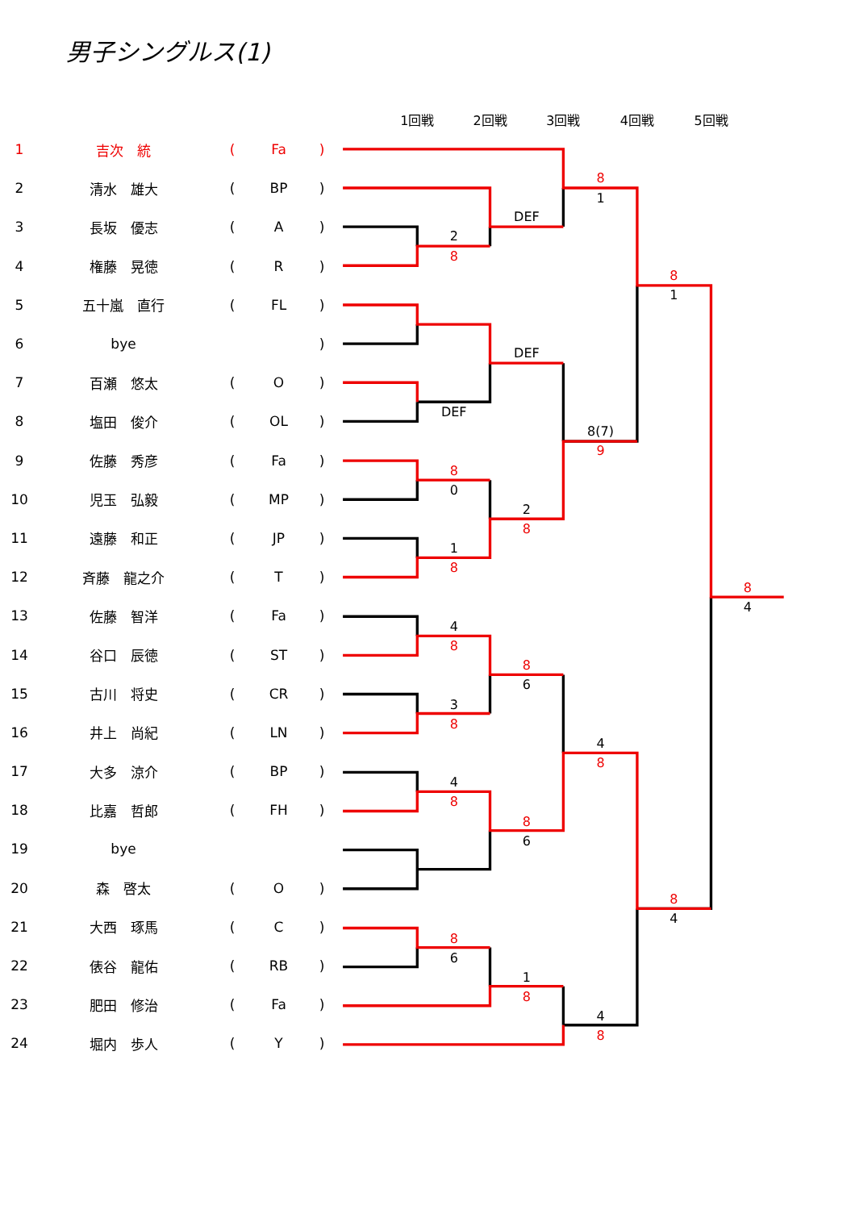男子シングルス(1)
| 1 | 吉次 統 | ( | Fa | ) |
| 2 | 清水 雄大 | ( | BP | ) |
| 3 | 長坂 優志 | ( | A | ) |
| 4 | 権藤 晃徳 | ( | R | ) |
| 5 | 五十嵐 直行 | ( | FL | ) |
| 6 | bye | | | ) |
| 7 | 百瀬 悠太 | ( | O | ) |
| 8 | 塩田 俊介 | ( | OL | ) |
| 9 | 佐藤 秀彦 | ( | Fa | ) |
| 10 | 児玉 弘毅 | ( | MP | ) |
| 11 | 遠藤 和正 | ( | JP | ) |
| 12 | 斉藤 龍之介 | ( | T | ) |
| 13 | 佐藤 智洋 | ( | Fa | ) |
| 14 | 谷口 辰徳 | ( | ST | ) |
| 15 | 古川 将史 | ( | CR | ) |
| 16 | 井上 尚紀 | ( | LN | ) |
| 17 | 大多 涼介 | ( | BP | ) |
| 18 | 比嘉 哲郎 | ( | FH | ) |
| 19 | bye | | | |
| 20 | 森 啓太 | ( | O | ) |
| 21 | 大西 琢馬 | ( | C | ) |
| 22 | 俵谷 龍佑 | ( | RB | ) |
| 23 | 肥田 修治 | ( | Fa | ) |
| 24 | 堀内 歩人 | ( | Y | ) |
1回戦
2回戦
3回戦
4回戦
5回戦
2
DEF
1
DEF
DEF
8(7)
0
2
1
1
4
6
3
4
4
6
4
6
1
4
4
8
8
8
9
8
8
8
8
8
8
8
8
8
8
8
8
8
8